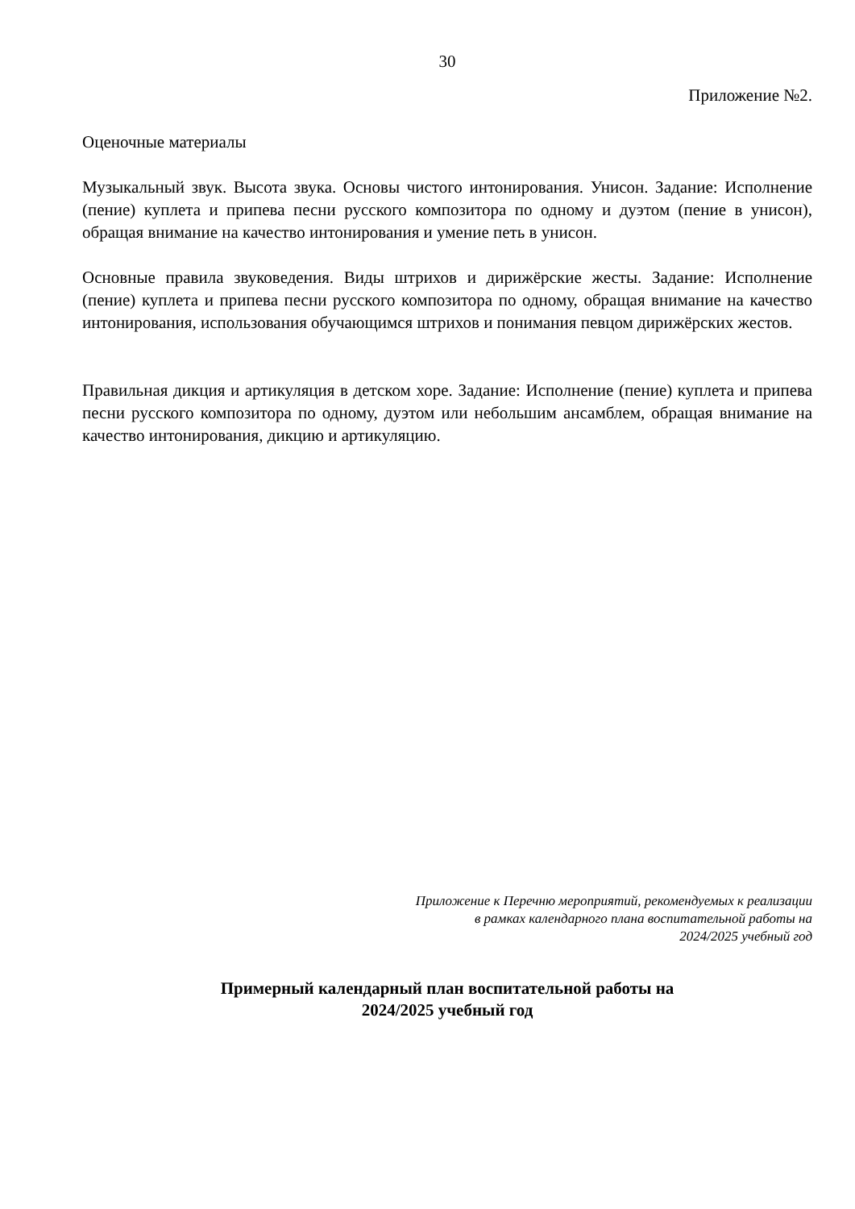30
Приложение №2.
Оценочные материалы
Музыкальный звук. Высота звука. Основы чистого интонирования. Унисон. Задание: Исполнение (пение) куплета и припева песни русского композитора по одному и дуэтом (пение в унисон), обращая внимание на качество интонирования и умение петь в унисон.
Основные правила звуковедения. Виды штрихов и дирижёрские жесты. Задание: Исполнение (пение) куплета и припева песни русского композитора по одному, обращая внимание на качество интонирования, использования обучающимся штрихов и понимания певцом дирижёрских жестов.
Правильная дикция и артикуляция в детском хоре. Задание: Исполнение (пение) куплета и припева песни русского композитора по одному, дуэтом или небольшим ансамблем, обращая внимание на качество интонирования, дикцию и артикуляцию.
Приложение к Перечню мероприятий, рекомендуемых к реализации
в рамках календарного плана воспитательной работы на
2024/2025 учебный год
Примерный календарный план воспитательной работы на
2024/2025 учебный год